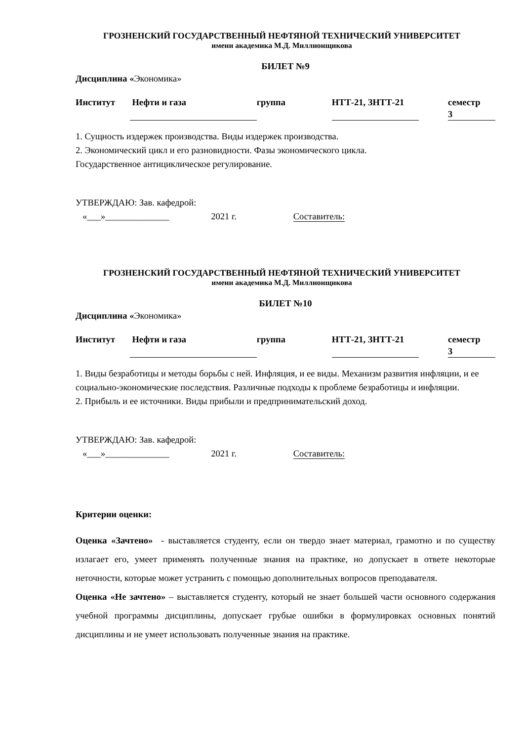ГРОЗНЕНСКИЙ ГОСУДАРСТВЕННЫЙ НЕФТЯНОЙ ТЕХНИЧЕСКИЙ УНИВЕРСИТЕТ
имени академика М.Д. Миллионщикова
БИЛЕТ №9
Дисциплина «Экономика»
Институт Нефти и газа группа НТТ-21, ЗНТТ-21 семестр 3
1. Сущность издержек производства. Виды издержек производства.
2. Экономический цикл и его разновидности. Фазы экономического цикла.
Государственное антициклическое регулирование.
УТВЕРЖДАЮ: Зав. кафедрой:
«___»______________ 2021 г. Составитель:
ГРОЗНЕНСКИЙ ГОСУДАРСТВЕННЫЙ НЕФТЯНОЙ ТЕХНИЧЕСКИЙ УНИВЕРСИТЕТ
имени академика М.Д. Миллионщикова
БИЛЕТ №10
Дисциплина «Экономика»
Институт Нефти и газа группа НТТ-21, ЗНТТ-21 семестр 3
1. Виды безработицы и методы борьбы с ней. Инфляция, и ее виды. Механизм развития инфляции, и ее социально-экономические последствия. Различные подходы к проблеме безработицы и инфляции.
2. Прибыль и ее источники. Виды прибыли и предпринимательский доход.
УТВЕРЖДАЮ: Зав. кафедрой:
«___»______________ 2021 г. Составитель:
Критерии оценки:
Оценка «Зачтено» - выставляется студенту, если он твердо знает материал, грамотно и по существу излагает его, умеет применять полученные знания на практике, но допускает в ответе некоторые неточности, которые может устранить с помощью дополнительных вопросов преподавателя.
Оценка «Не зачтено» – выставляется студенту, который не знает большей части основного содержания учебной программы дисциплины, допускает грубые ошибки в формулировках основных понятий дисциплины и не умеет использовать полученные знания на практике.